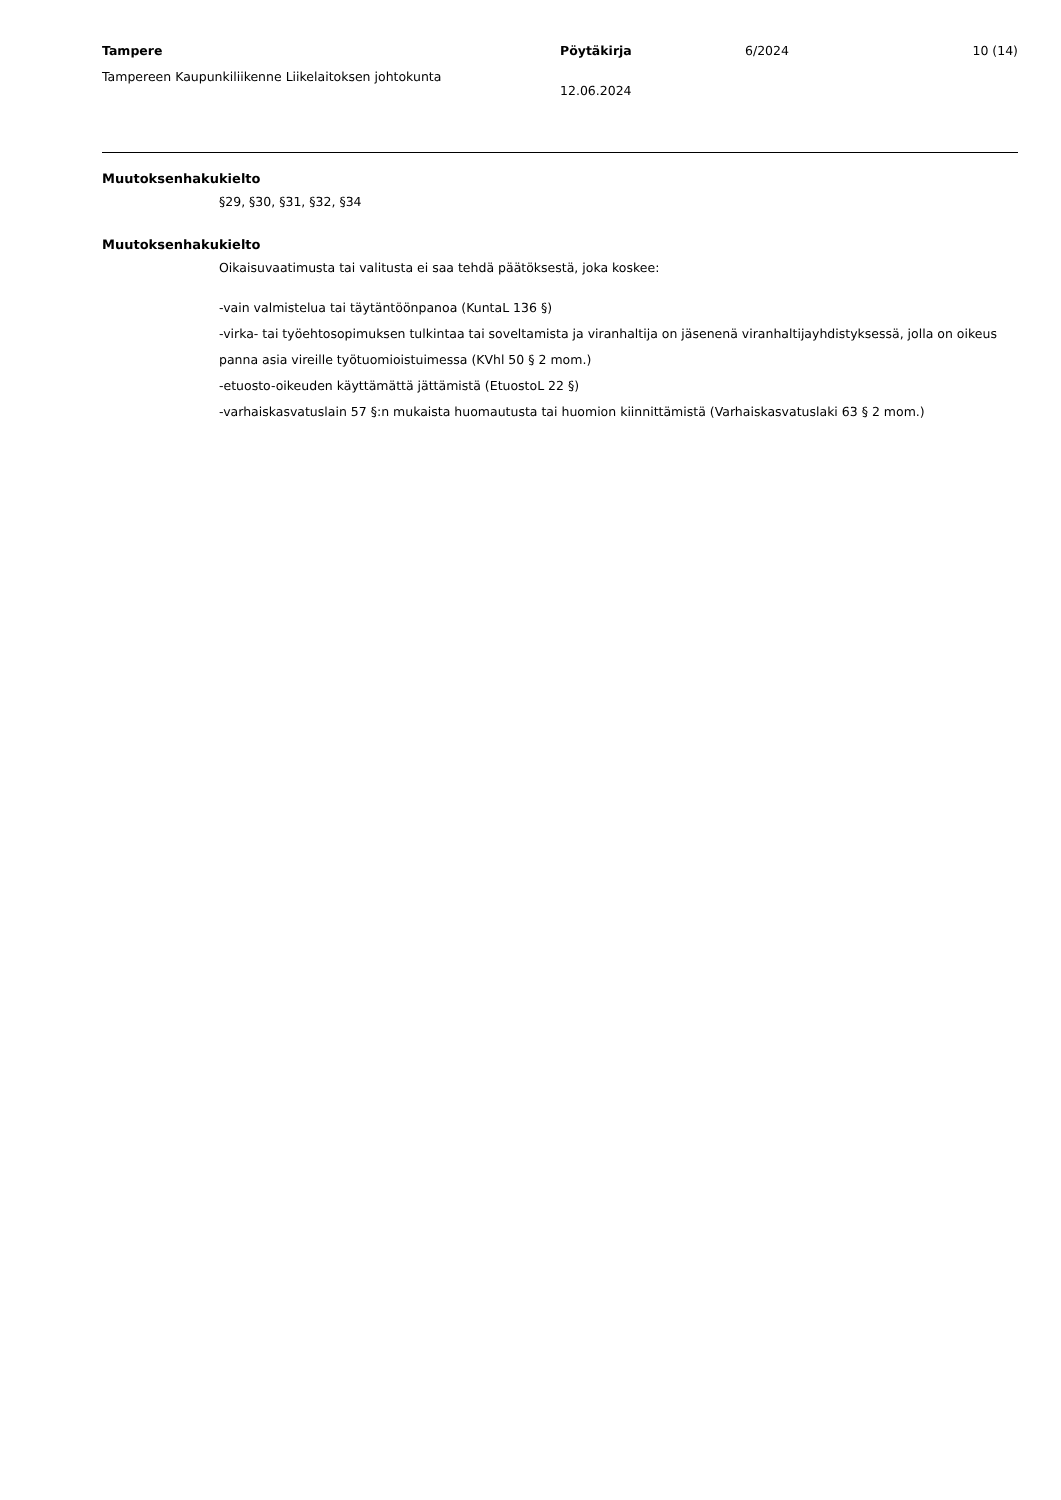Tampere
Tampereen Kaupunkiliikenne Liikelaitoksen johtokunta
Pöytäkirja
12.06.2024
6/2024 10 (14)
Muutoksenhakukielto
§29, §30, §31, §32, §34
Muutoksenhakukielto
Oikaisuvaatimusta tai valitusta ei saa tehdä päätöksestä, joka koskee:
-vain valmistelua tai täytäntöönpanoa (KuntaL 136 §)
-virka- tai työehtosopimuksen tulkintaa tai soveltamista ja viranhaltija on jäsenenä viranhaltijayhdistyksessä, jolla on oikeus panna asia vireille työtuomioistuimessa (KVhl 50 § 2 mom.)
-etuosto-oikeuden käyttämättä jättämistä (EtuostoL 22 §)
-varhaiskasvatuslain 57 §:n mukaista huomautusta tai huomion kiinnittämistä (Varhaiskasvatuslaki 63 § 2 mom.)